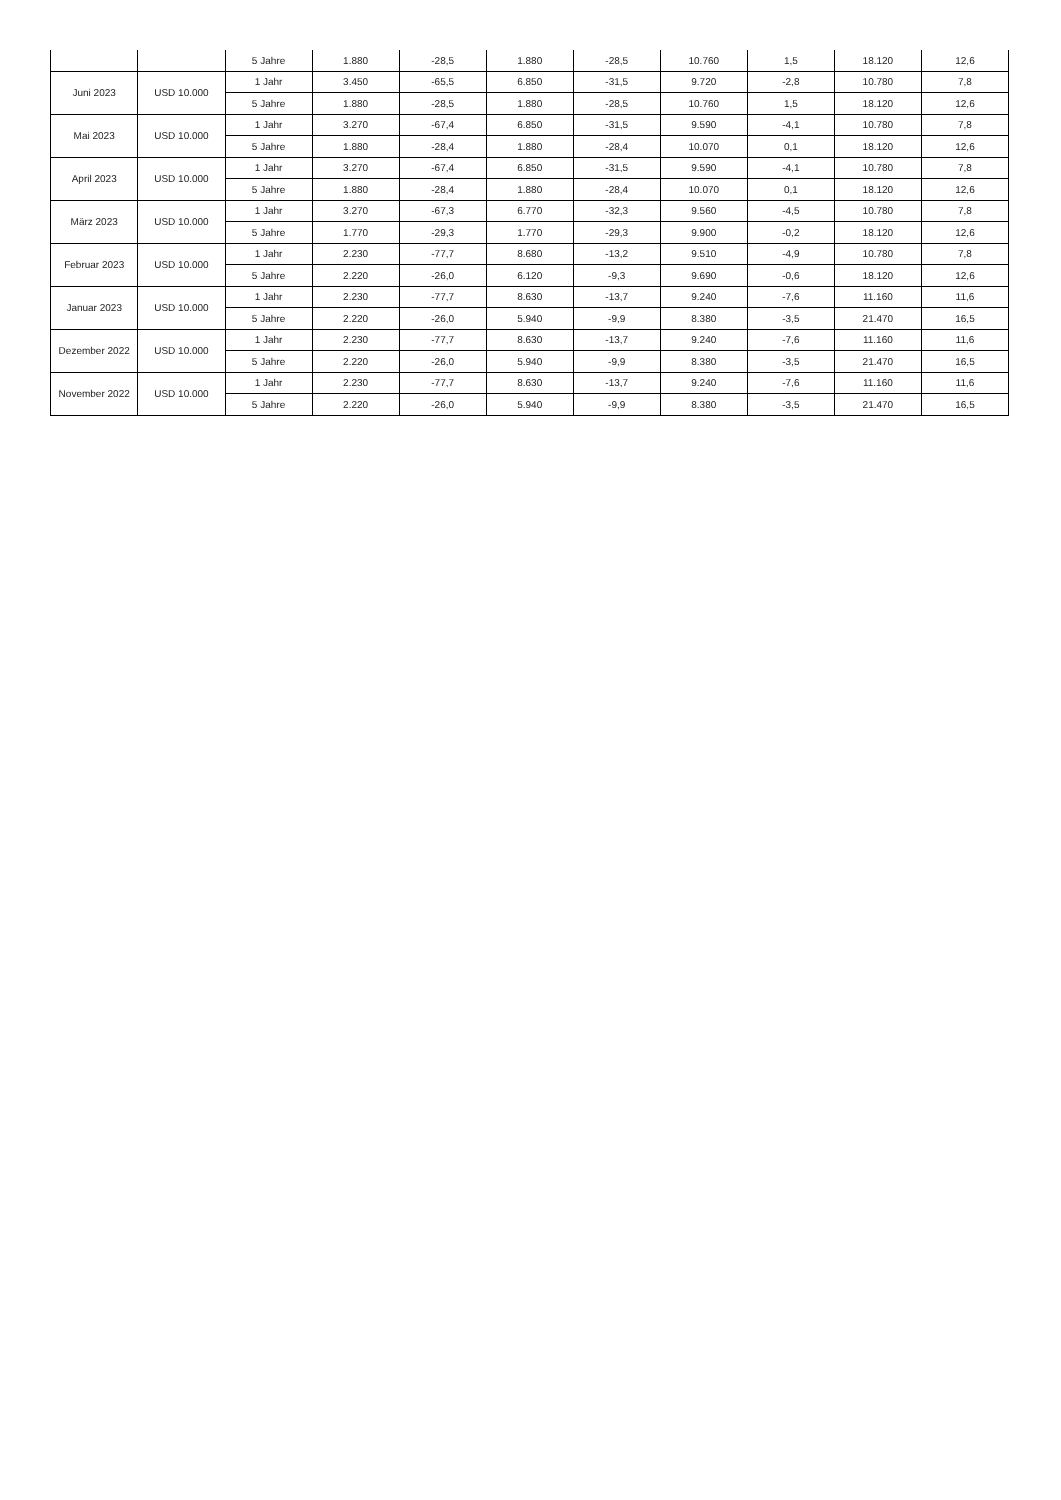| | | 5 Jahre | 1.880 | -28,5 | 1.880 | -28,5 | 10.760 | 1,5 | 18.120 | 12,6 |
| Juni 2023 | USD 10.000 | 1 Jahr | 3.450 | -65,5 | 6.850 | -31,5 | 9.720 | -2,8 | 10.780 | 7,8 |
| | | 5 Jahre | 1.880 | -28,5 | 1.880 | -28,5 | 10.760 | 1,5 | 18.120 | 12,6 |
| Mai 2023 | USD 10.000 | 1 Jahr | 3.270 | -67,4 | 6.850 | -31,5 | 9.590 | -4,1 | 10.780 | 7,8 |
| | | 5 Jahre | 1.880 | -28,4 | 1.880 | -28,4 | 10.070 | 0,1 | 18.120 | 12,6 |
| April 2023 | USD 10.000 | 1 Jahr | 3.270 | -67,4 | 6.850 | -31,5 | 9.590 | -4,1 | 10.780 | 7,8 |
| | | 5 Jahre | 1.880 | -28,4 | 1.880 | -28,4 | 10.070 | 0,1 | 18.120 | 12,6 |
| März 2023 | USD 10.000 | 1 Jahr | 3.270 | -67,3 | 6.770 | -32,3 | 9.560 | -4,5 | 10.780 | 7,8 |
| | | 5 Jahre | 1.770 | -29,3 | 1.770 | -29,3 | 9.900 | -0,2 | 18.120 | 12,6 |
| Februar 2023 | USD 10.000 | 1 Jahr | 2.230 | -77,7 | 8.680 | -13,2 | 9.510 | -4,9 | 10.780 | 7,8 |
| | | 5 Jahre | 2.220 | -26,0 | 6.120 | -9,3 | 9.690 | -0,6 | 18.120 | 12,6 |
| Januar 2023 | USD 10.000 | 1 Jahr | 2.230 | -77,7 | 8.630 | -13,7 | 9.240 | -7,6 | 11.160 | 11,6 |
| | | 5 Jahre | 2.220 | -26,0 | 5.940 | -9,9 | 8.380 | -3,5 | 21.470 | 16,5 |
| Dezember 2022 | USD 10.000 | 1 Jahr | 2.230 | -77,7 | 8.630 | -13,7 | 9.240 | -7,6 | 11.160 | 11,6 |
| | | 5 Jahre | 2.220 | -26,0 | 5.940 | -9,9 | 8.380 | -3,5 | 21.470 | 16,5 |
| November 2022 | USD 10.000 | 1 Jahr | 2.230 | -77,7 | 8.630 | -13,7 | 9.240 | -7,6 | 11.160 | 11,6 |
| | | 5 Jahre | 2.220 | -26,0 | 5.940 | -9,9 | 8.380 | -3,5 | 21.470 | 16,5 |